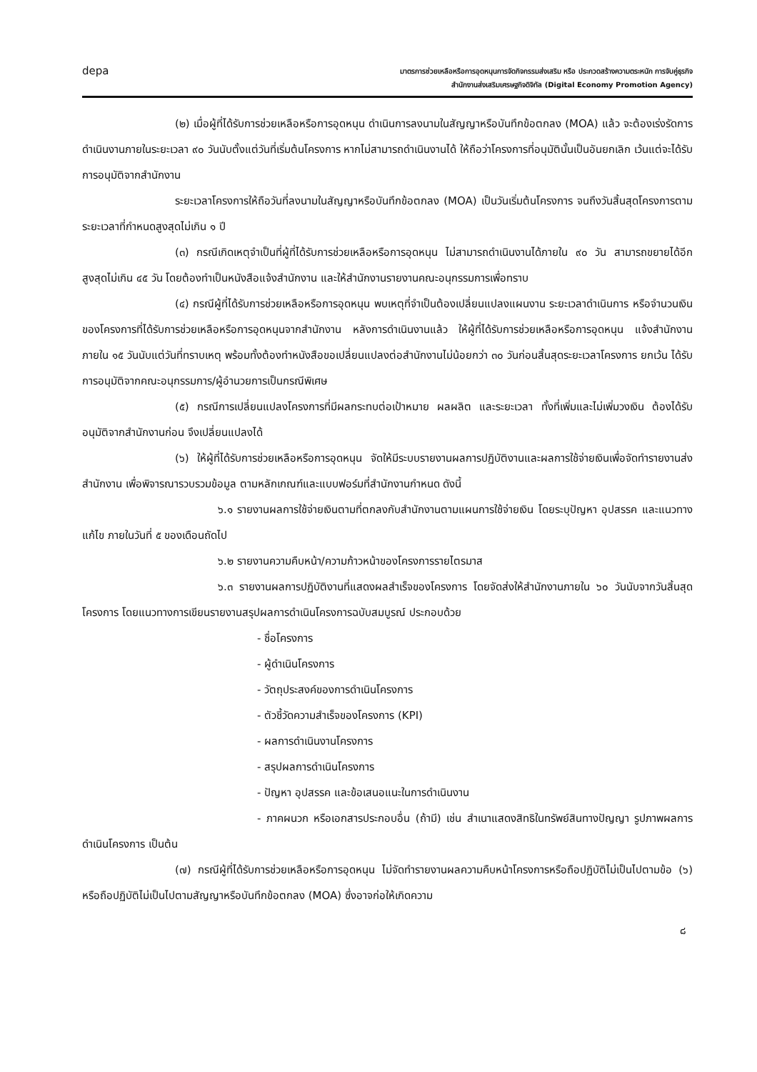depa
มาตรการช่วยเหลือหรือการอุดหนุนการจัดกิจกรรมส่งเสริม หรือ ประกวดสร้างความตระหนัก การจับคู่ธุรกิจ
สำนักงานส่งเสริมเศรษฐกิจดิจิทัล (Digital Economy Promotion Agency)
(๒) เมื่อผู้ที่ได้รับการช่วยเหลือหรือการอุดหนุน ดำเนินการลงนามในสัญญาหรือบันทึกข้อตกลง (MOA) แล้ว จะต้องเร่งรัดการดำเนินงานภายในระยะเวลา ๙๐ วันนับตั้งแต่วันที่เริ่มต้นโครงการ หากไม่สามารถดำเนินงานได้ ให้ถือว่าโครงการที่อนุมัตินั้นเป็นอันยกเลิก เว้นแต่จะได้รับการอนุมัติจากสำนักงาน
ระยะเวลาโครงการให้ถือวันที่ลงนามในสัญญาหรือบันทึกข้อตกลง (MOA) เป็นวันเริ่มต้นโครงการ จนถึงวันสิ้นสุดโครงการตามระยะเวลาที่กำหนดสูงสุดไม่เกิน ๑ ปี
(๓) กรณีเกิดเหตุจำเป็นที่ผู้ที่ได้รับการช่วยเหลือหรือการอุดหนุน ไม่สามารถดำเนินงานได้ภายใน ๙๐ วัน สามารถขยายได้อีกสูงสุดไม่เกิน ๔๕ วัน โดยต้องทำเป็นหนังสือแจ้งสำนักงาน และให้สำนักงานรายงานคณะอนุกรรมการเพื่อทราบ
(๔) กรณีผู้ที่ได้รับการช่วยเหลือหรือการอุดหนุน พบเหตุที่จำเป็นต้องเปลี่ยนแปลงแผนงาน ระยะเวลาดำเนินการ หรือจำนวนเงินของโครงการที่ได้รับการช่วยเหลือหรือการอุดหนุนจากสำนักงาน หลังการดำเนินงานแล้ว ให้ผู้ที่ได้รับการช่วยเหลือหรือการอุดหนุน แจ้งสำนักงานภายใน ๑๕ วันนับแต่วันที่ทราบเหตุ พร้อมทั้งต้องทำหนังสือขอเปลี่ยนแปลงต่อสำนักงานไม่น้อยกว่า ๓๐ วันก่อนสิ้นสุดระยะเวลาโครงการ ยกเว้น ได้รับการอนุมัติจากคณะอนุกรรมการ/ผู้อำนวยการเป็นกรณีพิเศษ
(๕) กรณีการเปลี่ยนแปลงโครงการที่มีผลกระทบต่อเป้าหมาย ผลผลิต และระยะเวลา ทั้งที่เพิ่มและไม่เพิ่มวงเงิน ต้องได้รับอนุมัติจากสำนักงานก่อน จึงเปลี่ยนแปลงได้
(๖) ให้ผู้ที่ได้รับการช่วยเหลือหรือการอุดหนุน จัดให้มีระบบรายงานผลการปฏิบัติงานและผลการใช้จ่ายเงินเพื่อจัดทำรายงานส่งสำนักงาน เพื่อพิจารณารวบรวมข้อมูล ตามหลักเกณฑ์และแบบฟอร์มที่สำนักงานกำหนด ดังนี้
๖.๑ รายงานผลการใช้จ่ายเงินตามที่ตกลงกับสำนักงานตามแผนการใช้จ่ายเงิน โดยระบุปัญหา อุปสรรค และแนวทางแก้ไข ภายในวันที่ ๕ ของเดือนถัดไป
๖.๒ รายงานความคืบหน้า/ความก้าวหน้าของโครงการรายไตรมาส
๖.๓ รายงานผลการปฏิบัติงานที่แสดงผลสำเร็จของโครงการ โดยจัดส่งให้สำนักงานภายใน ๖๐ วันนับจากวันสิ้นสุดโครงการ โดยแนวทางการเขียนรายงานสรุปผลการดำเนินโครงการฉบับสมบูรณ์ ประกอบด้วย
- ชื่อโครงการ
- ผู้ดำเนินโครงการ
- วัตถุประสงค์ของการดำเนินโครงการ
- ตัวชี้วัดความสำเร็จของโครงการ (KPI)
- ผลการดำเนินงานโครงการ
- สรุปผลการดำเนินโครงการ
- ปัญหา อุปสรรค และข้อเสนอแนะในการดำเนินงาน
- ภาคผนวก หรือเอกสารประกอบอื่น (ถ้ามี) เช่น สำเนาแสดงสิทธิในทรัพย์สินทางปัญญา รูปภาพผลการดำเนินโครงการ เป็นต้น
(๗) กรณีผู้ที่ได้รับการช่วยเหลือหรือการอุดหนุน ไม่จัดทำรายงานผลความคืบหน้าโครงการหรือถือปฏิบัติไม่เป็นไปตามข้อ (๖) หรือถือปฏิบัติไม่เป็นไปตามสัญญาหรือบันทึกข้อตกลง (MOA) ซึ่งอาจก่อให้เกิดความ
๘